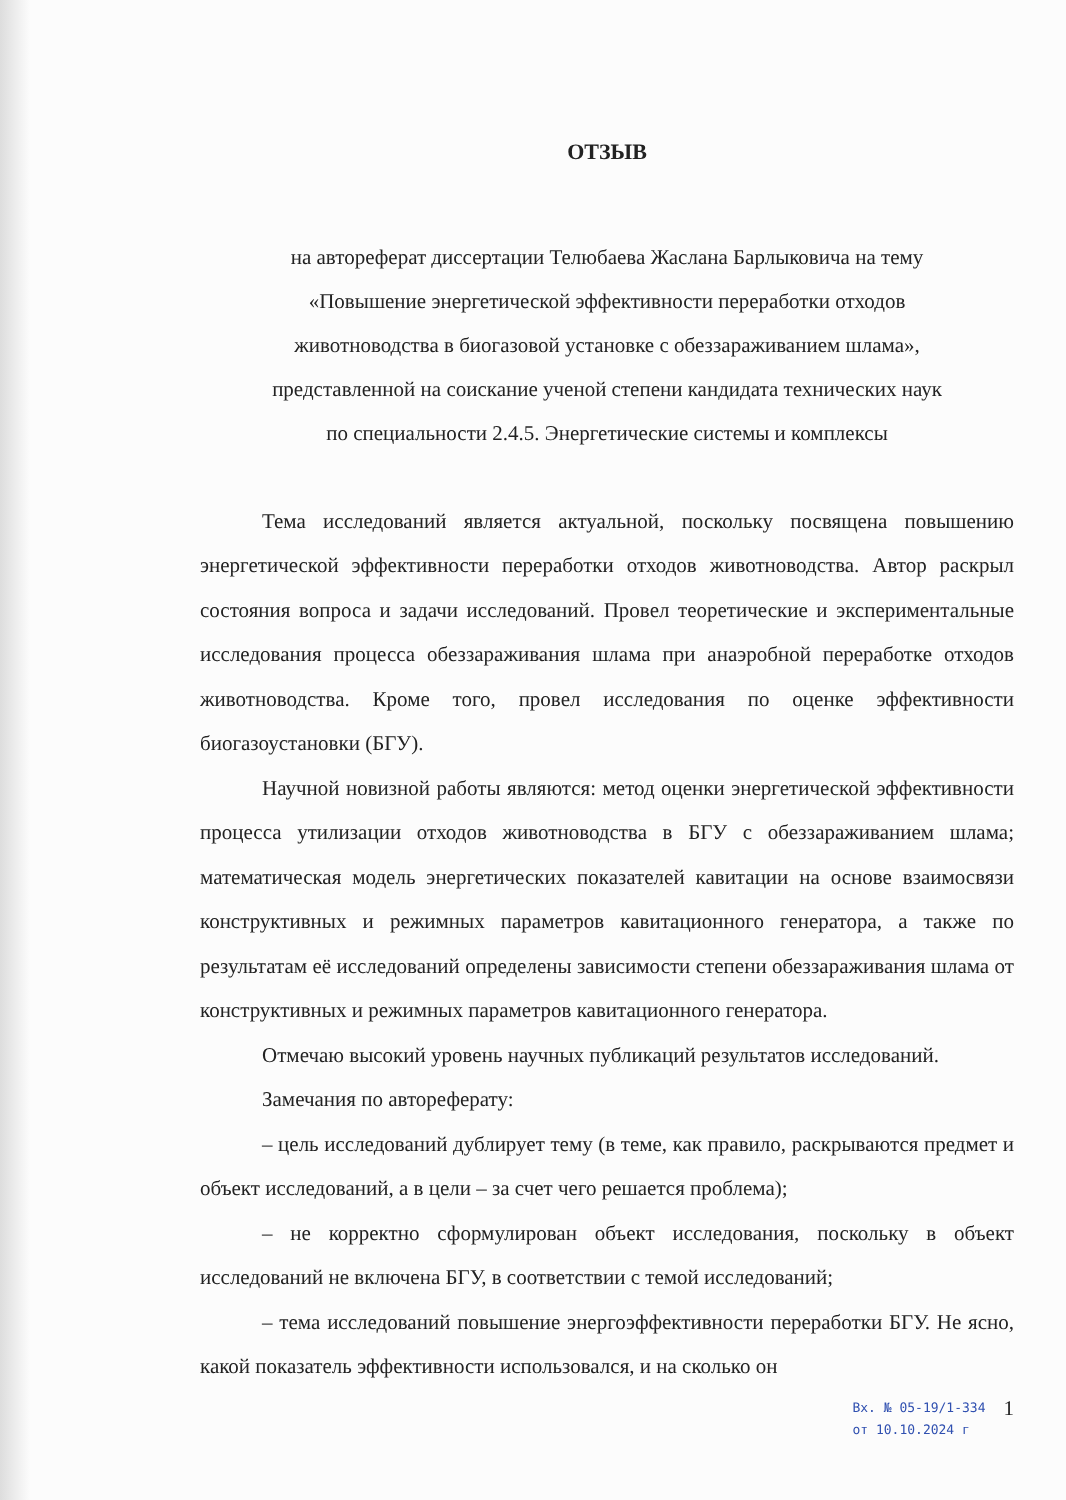ОТЗЫВ
на автореферат диссертации Телюбаева Жаслана Барлыковича на тему
«Повышение энергетической эффективности переработки отходов
животноводства в биогазовой установке с обеззараживанием шлама»,
представленной на соискание ученой степени кандидата технических наук
по специальности 2.4.5. Энергетические системы и комплексы
Тема исследований является актуальной, поскольку посвящена повышению энергетической эффективности переработки отходов животноводства. Автор раскрыл состояния вопроса и задачи исследований. Провел теоретические и экспериментальные исследования процесса обеззараживания шлама при анаэробной переработке отходов животноводства. Кроме того, провел исследования по оценке эффективности биогазоустановки (БГУ).
Научной новизной работы являются: метод оценки энергетической эффективности процесса утилизации отходов животноводства в БГУ с обеззараживанием шлама; математическая модель энергетических показателей кавитации на основе взаимосвязи конструктивных и режимных параметров кавитационного генератора, а также по результатам её исследований определены зависимости степени обеззараживания шлама от конструктивных и режимных параметров кавитационного генератора.
Отмечаю высокий уровень научных публикаций результатов исследований.
Замечания по автореферату:
– цель исследований дублирует тему (в теме, как правило, раскрываются предмет и объект исследований, а в цели – за счет чего решается проблема);
– не корректно сформулирован объект исследования, поскольку в объект исследований не включена БГУ, в соответствии с темой исследований;
– тема исследований повышение энергоэффективности переработки БГУ. Не ясно, какой показатель эффективности использовался, и на сколько он
Вх. № 05-19/1-334
от 10.10.2024 г
1